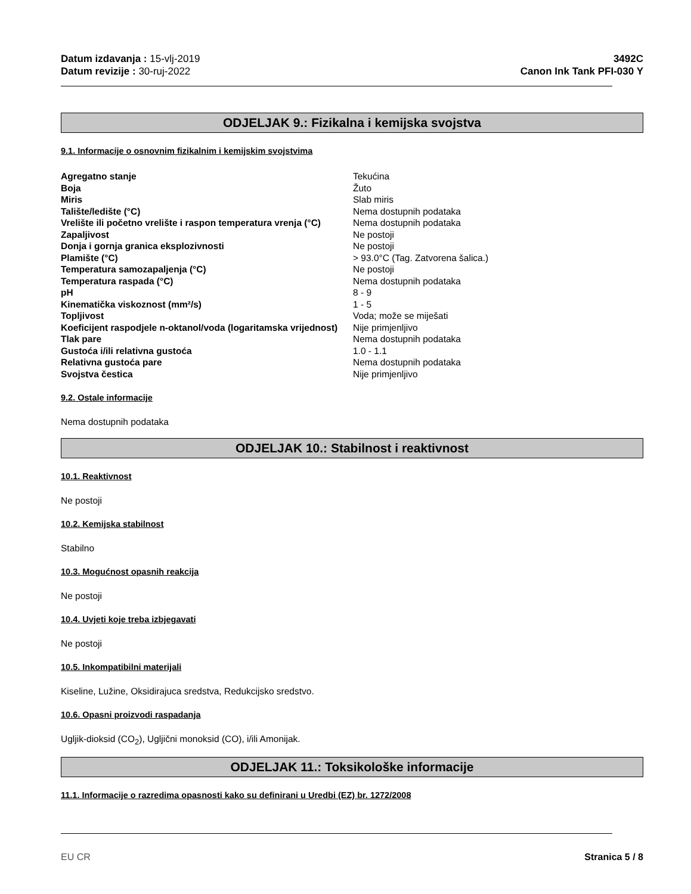Datum izdavanja : 15-vlj-2019
Datum revizije : 30-ruj-2022
3492C
Canon Ink Tank PFI-030 Y
ODJELJAK 9.: Fizikalna i kemijska svojstva
9.1. Informacije o osnovnim fizikalnim i kemijskim svojstvima
| Agregatno stanje | Tekućina |
| Boja | Žuto |
| Miris | Slab miris |
| Talište/ledište (°C) | Nema dostupnih podataka |
| Vrelište ili početno vrelište i raspon temperatura vrenja (°C) | Nema dostupnih podataka |
| Zapaljivost | Ne postoji |
| Donja i gornja granica eksplozivnosti | Ne postoji |
| Plamište (°C) | > 93.0°C (Tag. Zatvorena šalica.) |
| Temperatura samozapaljenja (°C) | Ne postoji |
| Temperatura raspada (°C) | Nema dostupnih podataka |
| pH | 8 - 9 |
| Kinematička viskoznost (mm²/s) | 1 - 5 |
| Topljivost | Voda; može se miješati |
| Koeficijent raspodjele n-oktanol/voda (logaritamska vrijednost) | Nije primjenljivo |
| Tlak pare | Nema dostupnih podataka |
| Gustoća i/ili relativna gustoća | 1.0 - 1.1 |
| Relativna gustoća pare | Nema dostupnih podataka |
| Svojstva čestica | Nije primjenljivo |
9.2. Ostale informacije
Nema dostupnih podataka
ODJELJAK 10.: Stabilnost i reaktivnost
10.1. Reaktivnost
Ne postoji
10.2. Kemijska stabilnost
Stabilno
10.3. Mogućnost opasnih reakcija
Ne postoji
10.4. Uvjeti koje treba izbjegavati
Ne postoji
10.5. Inkompatibilni materijali
Kiseline, Lužine, Oksidirajuca sredstva, Redukcijsko sredstvo.
10.6. Opasni proizvodi raspadanja
Ugljik-dioksid (CO<sub>2</sub>), Ugljični monoksid (CO), i/ili Amonijak.
ODJELJAK 11.: Toksikološke informacije
11.1. Informacije o razredima opasnosti kako su definirani u Uredbi (EZ) br. 1272/2008
EU CR Stranica 5 / 8